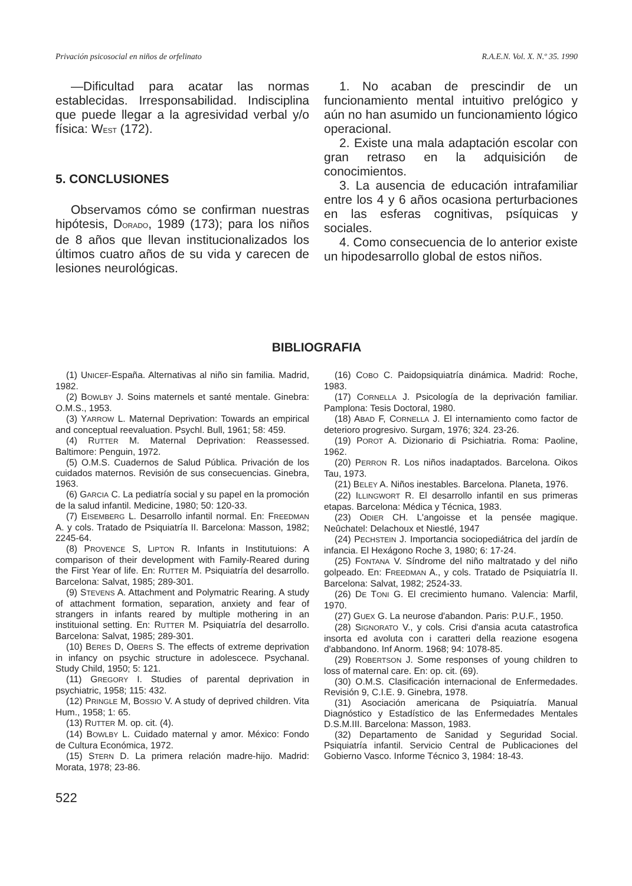Privación psicosocial en niños de orfelinato R.A.E.N. Vol. X. N.º 35. 1990
—Dificultad para acatar las normas establecidas. Irresponsabilidad. Indisciplina que puede llegar a la agresividad verbal y/o física: WEST (172).
5. CONCLUSIONES
Observamos cómo se confirman nuestras hipótesis, DORADO, 1989 (173); para los niños de 8 años que llevan institucionalizados los últimos cuatro años de su vida y carecen de lesiones neurológicas.
1. No acaban de prescindir de un funcionamiento mental intuitivo prelógico y aún no han asumido un funcionamiento lógico operacional.
2. Existe una mala adaptación escolar con gran retraso en la adquisición de conocimientos.
3. La ausencia de educación intrafamiliar entre los 4 y 6 años ocasiona perturbaciones en las esferas cognitivas, psíquicas y sociales.
4. Como consecuencia de lo anterior existe un hipodesarrollo global de estos niños.
BIBLIOGRAFIA
(1) UNICEF-España. Alternativas al niño sin familia. Madrid, 1982.
(2) BOWLBY J. Soins maternels et santé mentale. Ginebra: O.M.S., 1953.
(3) YARROW L. Maternal Deprivation: Towards an empirical and conceptual reevaluation. Psychl. Bull, 1961; 58: 459.
(4) RUTTER M. Maternal Deprivation: Reassessed. Baltimore: Penguin, 1972.
(5) O.M.S. Cuadernos de Salud Pública. Privación de los cuidados maternos. Revisión de sus consecuencias. Ginebra, 1963.
(6) GARCIA C. La pediatría social y su papel en la promoción de la salud infantil. Medicine, 1980; 50: 120-33.
(7) EISEMBERG L. Desarrollo infantil normal. En: FREEDMAN A. y cols. Tratado de Psiquiatría II. Barcelona: Masson, 1982; 2245-64.
(8) PROVENCE S, LIPTON R. Infants in Institutuions: A comparison of their development with Family-Reared during the First Year of life. En: RUTTER M. Psiquiatría del desarrollo. Barcelona: Salvat, 1985; 289-301.
(9) STEVENS A. Attachment and Polymatric Rearing. A study of attachment formation, separation, anxiety and fear of strangers in infants reared by multiple mothering in an instituional setting. En: RUTTER M. Psiquiatría del desarrollo. Barcelona: Salvat, 1985; 289-301.
(10) BERES D, OBERS S. The effects of extreme deprivation in infancy on psychic structure in adolescece. Psychanal. Study Child, 1950; 5: 121.
(11) GREGORY I. Studies of parental deprivation in psychiatric, 1958; 115: 432.
(12) PRINGLE M, BOSSIO V. A study of deprived children. Vita Hum., 1958; 1: 65.
(13) RUTTER M. op. cit. (4).
(14) BOWLBY L. Cuidado maternal y amor. México: Fondo de Cultura Económica, 1972.
(15) STERN D. La primera relación madre-hijo. Madrid: Morata, 1978; 23-86.
(16) COBO C. Paidopsiquiatría dinámica. Madrid: Roche, 1983.
(17) CORNELLA J. Psicología de la deprivación familiar. Pamplona: Tesis Doctoral, 1980.
(18) ABAD F, CORNELLA J. El internamiento como factor de deterioro progresivo. Surgam, 1976; 324. 23-26.
(19) POROT A. Dizionario di Psichiatria. Roma: Paoline, 1962.
(20) PERRON R. Los niños inadaptados. Barcelona. Oikos Tau, 1973.
(21) BELEY A. Niños inestables. Barcelona. Planeta, 1976.
(22) ILLINGWORT R. El desarrollo infantil en sus primeras etapas. Barcelona: Médica y Técnica, 1983.
(23) ODIER CH. L'angoisse et la pensée magique. Neûchatel: Delachoux et Niestlé, 1947
(24) PECHSTEIN J. Importancia sociopediátrica del jardín de infancia. El Hexágono Roche 3, 1980; 6: 17-24.
(25) FONTANA V. Síndrome del niño maltratado y del niño golpeado. En: FREEDMAN A., y cols. Tratado de Psiquiatría II. Barcelona: Salvat, 1982; 2524-33.
(26) DE TONI G. El crecimiento humano. Valencia: Marfil, 1970.
(27) GUEX G. La neurose d'abandon. Paris: P.U.F., 1950.
(28) SIGNORATO V., y cols. Crisi d'ansia acuta catastrofica insorta ed avoluta con i caratteri della reazione esogena d'abbandono. Inf Anorm. 1968; 94: 1078-85.
(29) ROBERTSON J. Some responses of young children to loss of maternal care. En: op. cit. (69).
(30) O.M.S. Clasificación internacional de Enfermedades. Revisión 9, C.I.E. 9. Ginebra, 1978.
(31) Asociación americana de Psiquiatría. Manual Diagnóstico y Estadístico de las Enfermedades Mentales D.S.M.III. Barcelona: Masson, 1983.
(32) Departamento de Sanidad y Seguridad Social. Psiquiatría infantil. Servicio Central de Publicaciones del Gobierno Vasco. Informe Técnico 3, 1984: 18-43.
522